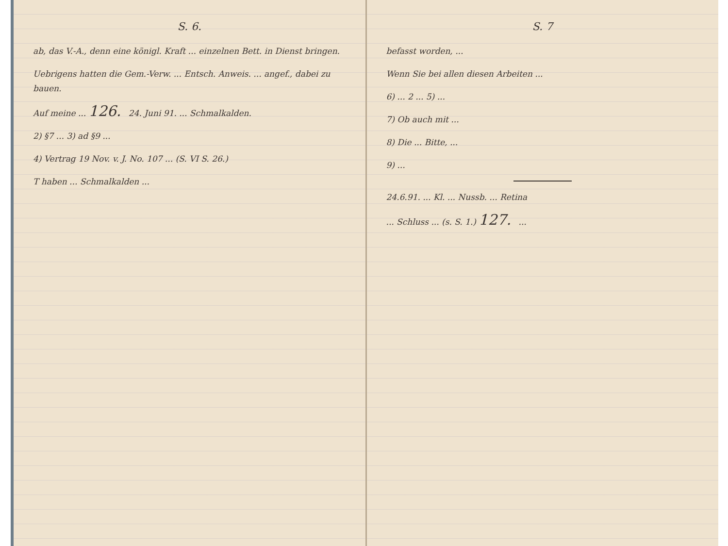S. 6.
ab, das V.-A., denn eine königl. Kraft ... einzelnen Bett. in Dienst bringen.
Uebrigens hatten die Gem.-Verw. ... Entsch. Anweis. ... angef., dabei zu bauen.
Auf meine ... 126. 24. Juni 91. ... Schmalkalden.
2) §7 ... 3) ad §9 ...
4) Vertrag 19 Nov. v. J. No. 107 ... (S. VI S. 26.)
T haben ... Schmalkalden ...
S. 7
befasst worden, ...
Wenn Sie bei allen diesen Arbeiten ...
6) ... 2 ... 5) ...
7) Ob auch mit ...
8) Die ... Bitte, ...
9) ...
24.6.91. ... Kl. ... Nussb. ... Retina
... Schluss ... (s. S. 1.) 127. ...